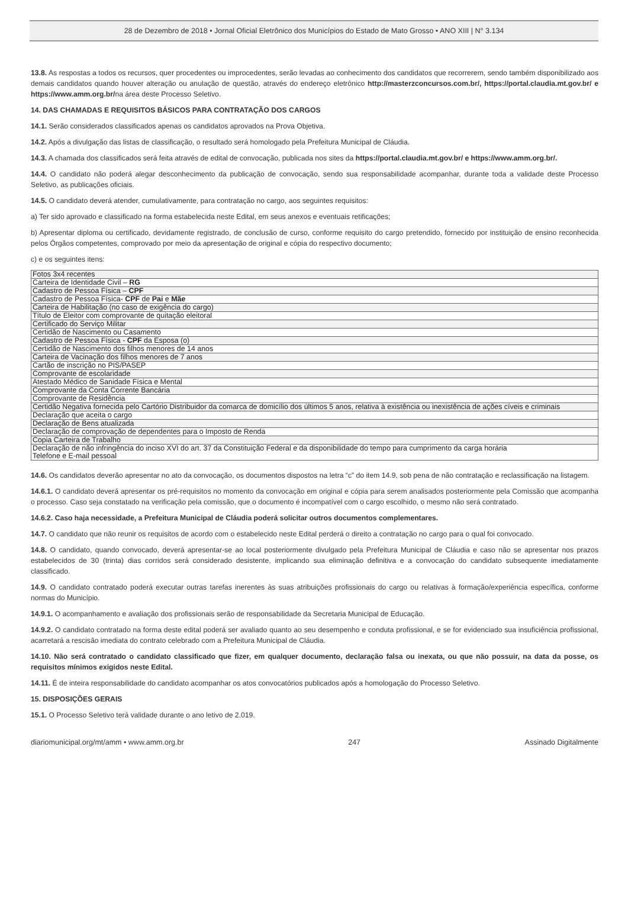28 de Dezembro de 2018 • Jornal Oficial Eletrônico dos Municípios do Estado de Mato Grosso • ANO XIII | N° 3.134
13.8. As respostas a todos os recursos, quer procedentes ou improcedentes, serão levadas ao conhecimento dos candidatos que recorrerem, sendo também disponibilizado aos demais candidatos quando houver alteração ou anulação de questão, através do endereço eletrônico http://masterzconcursos.com.br/, https://portal.claudia.mt.gov.br/ e https://www.amm.org.br/na área deste Processo Seletivo.
14. DAS CHAMADAS E REQUISITOS BÁSICOS PARA CONTRATAÇÃO DOS CARGOS
14.1. Serão considerados classificados apenas os candidatos aprovados na Prova Objetiva.
14.2. Após a divulgação das listas de classificação, o resultado será homologado pela Prefeitura Municipal de Cláudia.
14.3. A chamada dos classificados será feita através de edital de convocação, publicada nos sites da https://portal.claudia.mt.gov.br/ e https://www.amm.org.br/.
14.4. O candidato não poderá alegar desconhecimento da publicação de convocação, sendo sua responsabilidade acompanhar, durante toda a validade deste Processo Seletivo, as publicações oficiais.
14.5. O candidato deverá atender, cumulativamente, para contratação no cargo, aos seguintes requisitos:
a) Ter sido aprovado e classificado na forma estabelecida neste Edital, em seus anexos e eventuais retificações;
b) Apresentar diploma ou certificado, devidamente registrado, de conclusão de curso, conforme requisito do cargo pretendido, fornecido por instituição de ensino reconhecida pelos Órgãos competentes, comprovado por meio da apresentação de original e cópia do respectivo documento;
c) e os seguintes itens:
| Fotos 3x4 recentes |
| Carteira de Identidade Civil – RG |
| Cadastro de Pessoa Física – CPF |
| Cadastro de Pessoa Física- CPF de Pai e Mãe |
| Carteira de Habilitação (no caso de exigência do cargo) |
| Título de Eleitor com comprovante de quitação eleitoral |
| Certificado do Serviço Militar |
| Certidão de Nascimento ou Casamento |
| Cadastro de Pessoa Física - CPF da Esposa (o) |
| Certidão de Nascimento dos filhos menores de 14 anos |
| Carteira de Vacinação dos filhos menores de 7 anos |
| Cartão de inscrição no PIS/PASEP |
| Comprovante de escolaridade |
| Atestado Médico de Sanidade Física e Mental |
| Comprovante da Conta Corrente Bancária |
| Comprovante de Residência |
| Certidão Negativa fornecida pelo Cartório Distribuidor da comarca de domicílio dos últimos 5 anos, relativa à existência ou inexistência de ações cíveis e criminais |
| Declaração que aceita o cargo |
| Declaração de Bens atualizada |
| Declaração de comprovação de dependentes para o Imposto de Renda |
| Copia Carteira de Trabalho |
| Declaração de não infringência do inciso XVI do art. 37 da Constituição Federal e da disponibilidade do tempo para cumprimento da carga horária Telefone e E-mail pessoal |
14.6. Os candidatos deverão apresentar no ato da convocação, os documentos dispostos na letra “c” do item 14.9, sob pena de não contratação e reclassificação na listagem.
14.6.1. O candidato deverá apresentar os pré-requisitos no momento da convocação em original e cópia para serem analisados posteriormente pela Comissão que acompanha o processo. Caso seja constatado na verificação pela comissão, que o documento é incompatível com o cargo escolhido, o mesmo não será contratado.
14.6.2. Caso haja necessidade, a Prefeitura Municipal de Cláudia poderá solicitar outros documentos complementares.
14.7. O candidato que não reunir os requisitos de acordo com o estabelecido neste Edital perderá o direito a contratação no cargo para o qual foi convocado.
14.8. O candidato, quando convocado, deverá apresentar-se ao local posteriormente divulgado pela Prefeitura Municipal de Cláudia e caso não se apresentar nos prazos estabelecidos de 30 (trinta) dias corridos será considerado desistente, implicando sua eliminação definitiva e a convocação do candidato subsequente imediatamente classificado.
14.9. O candidato contratado poderá executar outras tarefas inerentes às suas atribuições profissionais do cargo ou relativas à formação/experiência específica, conforme normas do Município.
14.9.1. O acompanhamento e avaliação dos profissionais serão de responsabilidade da Secretaria Municipal de Educação.
14.9.2. O candidato contratado na forma deste edital poderá ser avaliado quanto ao seu desempenho e conduta profissional, e se for evidenciado sua insuficiência profissional, acarretará a rescisão imediata do contrato celebrado com a Prefeitura Municipal de Cláudia.
14.10. Não será contratado o candidato classificado que fizer, em qualquer documento, declaração falsa ou inexata, ou que não possuir, na data da posse, os requisitos mínimos exigidos neste Edital.
14.11. É de inteira responsabilidade do candidato acompanhar os atos convocatórios publicados após a homologação do Processo Seletivo.
15. DISPOSIÇÕES GERAIS
15.1. O Processo Seletivo terá validade durante o ano letivo de 2.019.
diariomunicipal.org/mt/amm • www.amm.org.br 247 Assinado Digitalmente